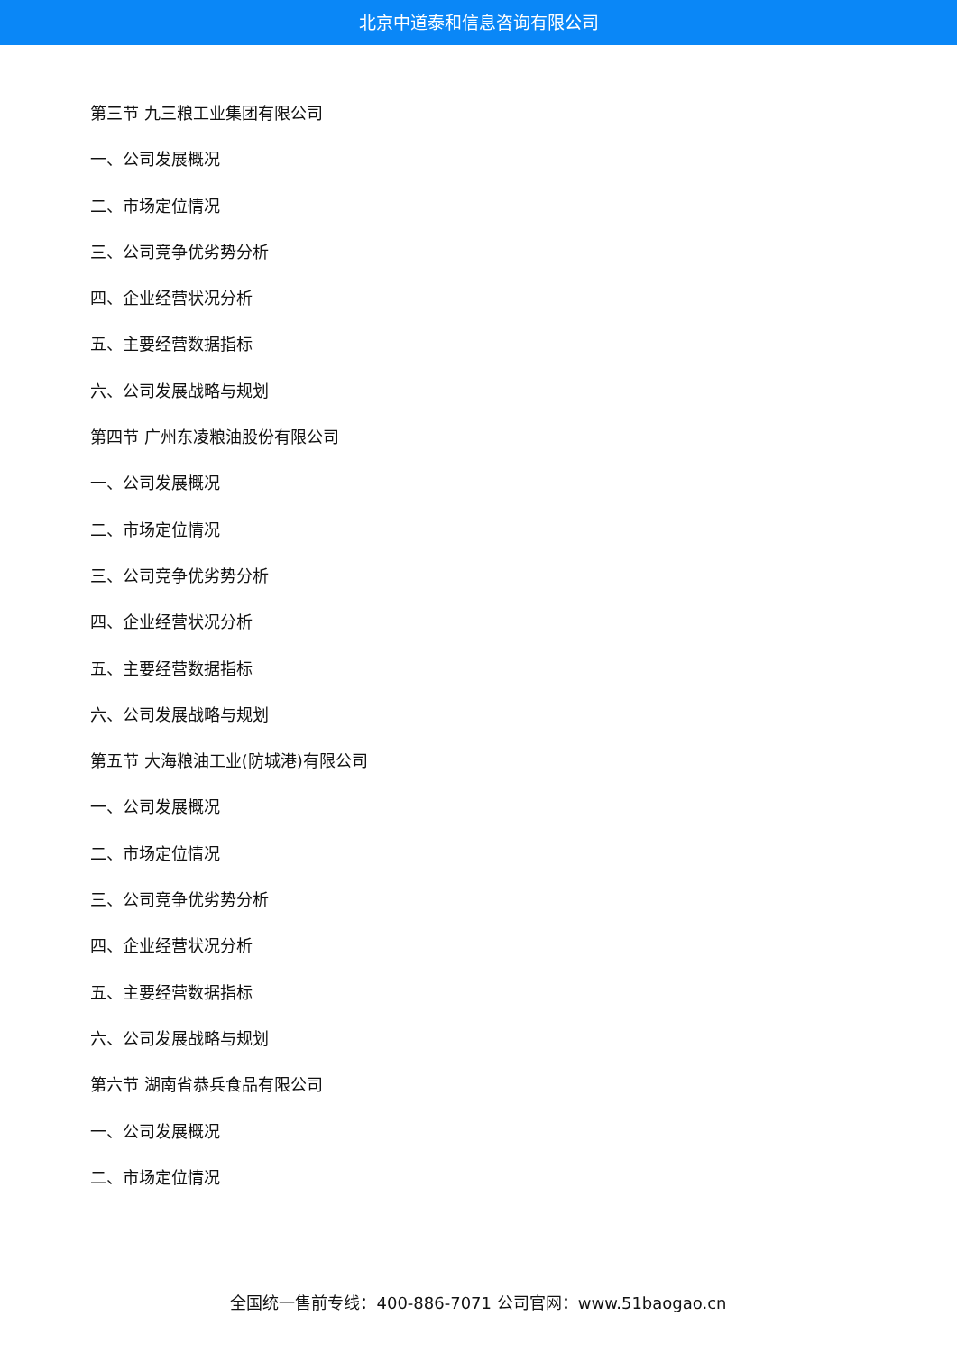北京中道泰和信息咨询有限公司
第三节 九三粮工业集团有限公司
一、公司发展概况
二、市场定位情况
三、公司竞争优劣势分析
四、企业经营状况分析
五、主要经营数据指标
六、公司发展战略与规划
第四节 广州东凌粮油股份有限公司
一、公司发展概况
二、市场定位情况
三、公司竞争优劣势分析
四、企业经营状况分析
五、主要经营数据指标
六、公司发展战略与规划
第五节 大海粮油工业(防城港)有限公司
一、公司发展概况
二、市场定位情况
三、公司竞争优劣势分析
四、企业经营状况分析
五、主要经营数据指标
六、公司发展战略与规划
第六节 湖南省恭兵食品有限公司
一、公司发展概况
二、市场定位情况
全国统一售前专线：400-886-7071 公司官网：www.51baogao.cn